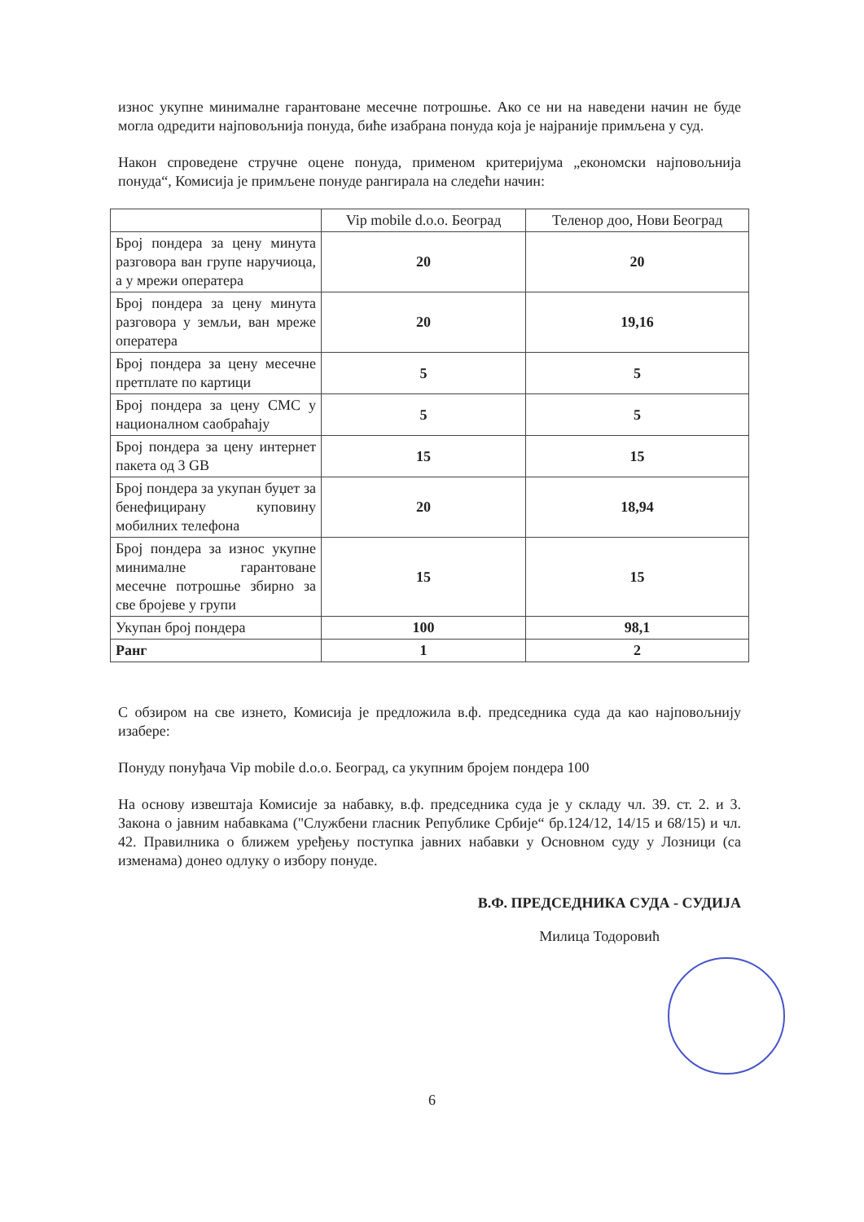износ укупне минималне гарантоване месечне потрошње. Ако се ни на наведени начин не буде могла одредити најповољнија понуда, биће изабрана понуда која је најраније примљена у суд.
Након спроведене стручне оцене понуда, применом критеријума „економски најповољнија понуда“, Комисија је примљене понуде рангирала на следећи начин:
| | Vip mobile d.o.o. Београд | Теленор доо, Нови Београд |
| --- | --- | --- |
| Број пондера за цену минута разговора ван групе наручиоца, а у мрежи оператера | 20 | 20 |
| Број пондера за цену минута разговора у земљи, ван мреже оператера | 20 | 19,16 |
| Број пондера за цену месечне претплате по картици | 5 | 5 |
| Број пондера за цену СМС у националном саобраћају | 5 | 5 |
| Број пондера за цену интернет пакета од 3 GB | 15 | 15 |
| Број пондера за укупан буџет за бенефицирану куповину мобилних телефона | 20 | 18,94 |
| Број пондера за износ укупне минималне гарантоване месечне потрошње збирно за све бројеве у групи | 15 | 15 |
| Укупан број пондера | 100 | 98,1 |
| Ранг | 1 | 2 |
С обзиром на све изнето, Комисија је предложила в.ф. председника суда да као најповољнију изабере:
Понуду понуђача Vip mobile d.o.o. Београд, са укупним бројем пондера 100
На основу извештаја Комисије за набавку, в.ф. председника суда је у складу чл. 39. ст. 2. и 3. Закона о јавним набавкама ("Службени гласник Републике Србије“ бр.124/12, 14/15 и 68/15) и чл. 42. Правилника о ближем уређењу поступка јавних набавки у Основном суду у Лозници (са изменама) донео одлуку о избору понуде.
В.Ф. ПРЕДСЕДНИКА СУДА - СУДИЈА
Милица Тодоровић
6